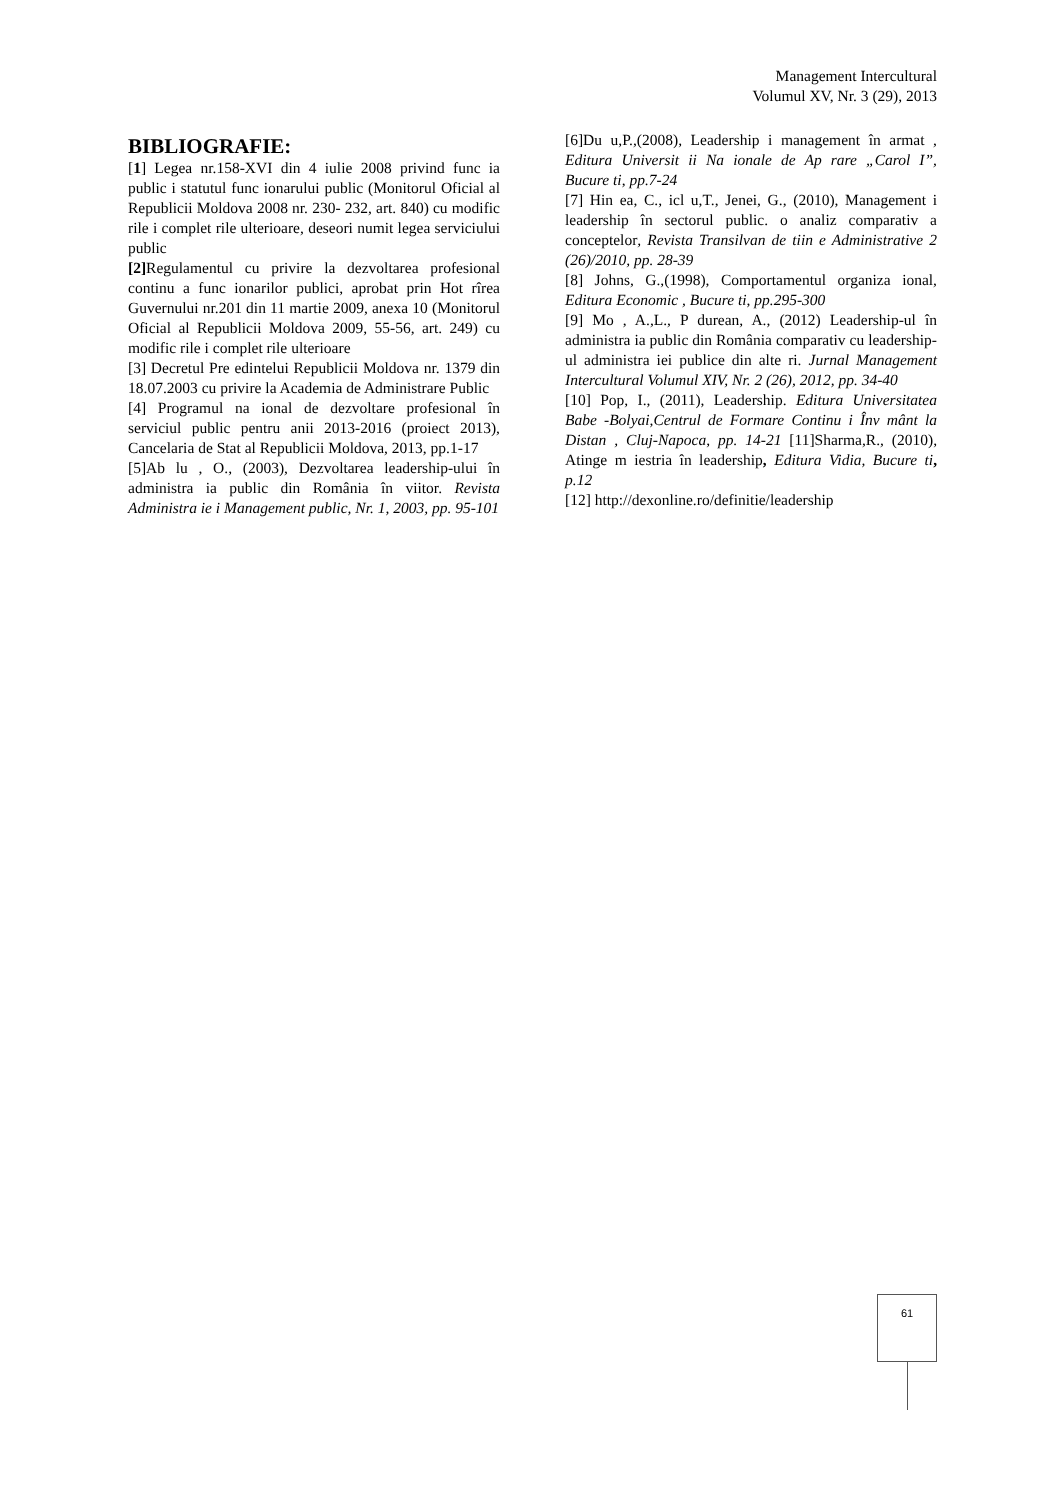Management Intercultural
Volumul XV, Nr. 3 (29), 2013
BIBLIOGRAFIE:
[1] Legea nr.158-XVI din 4 iulie 2008 privind func ia public i statutul func ionarului public (Monitorul Oficial al Republicii Moldova 2008 nr. 230- 232, art. 840) cu modific rile i complet rile ulterioare, deseori numit legea serviciului public
[2] Regulamentul cu privire la dezvoltarea profesional continu a func ionarilor publici, aprobat prin Hot rîrea Guvernului nr.201 din 11 martie 2009, anexa 10 (Monitorul Oficial al Republicii Moldova 2009, 55-56, art. 249) cu modific rile i complet rile ulterioare
[3] Decretul Pre edintelui Republicii Moldova nr. 1379 din 18.07.2003 cu privire la Academia de Administrare Public
[4] Programul na ional de dezvoltare profesional în serviciul public pentru anii 2013-2016 (proiect 2013), Cancelaria de Stat al Republicii Moldova, 2013, pp.1-17
[5]Ab lu , O., (2003), Dezvoltarea leadership-ului în administra ia public din România în viitor. Revista Administra ie i Management public, Nr. 1, 2003, pp. 95-101
[6]Du u,P.,(2008), Leadership i management în armat , Editura Universit ii Na ionale de Ap rare „Carol I”, Bucure ti, pp.7-24
[7] Hin ea, C., icl u,T., Jenei, G., (2010), Management i leadership în sectorul public. o analiz comparativ a conceptelor, Revista Transilvan de tiin e Administrative 2 (26)/2010, pp. 28-39
[8] Johns, G.,(1998), Comportamentul organiza ional, Editura Economic , Bucure ti, pp.295-300
[9] Mo , A.,L., P durean, A., (2012) Leadership-ul în administra ia public din România comparativ cu leadership-ul administra iei publice din alte ri. Jurnal Management Intercultural Volumul XIV, Nr. 2 (26), 2012, pp. 34-40
[10] Pop, I., (2011), Leadership. Editura Universitatea Babe -Bolyai,Centrul de Formare Continu i Înv mânt la Distan , Cluj-Napoca, pp. 14-21 [11]Sharma,R., (2010), Atinge m iestria în leadership, Editura Vidia, Bucure ti, p.12
[12] http://dexonline.ro/definitie/leadership
61